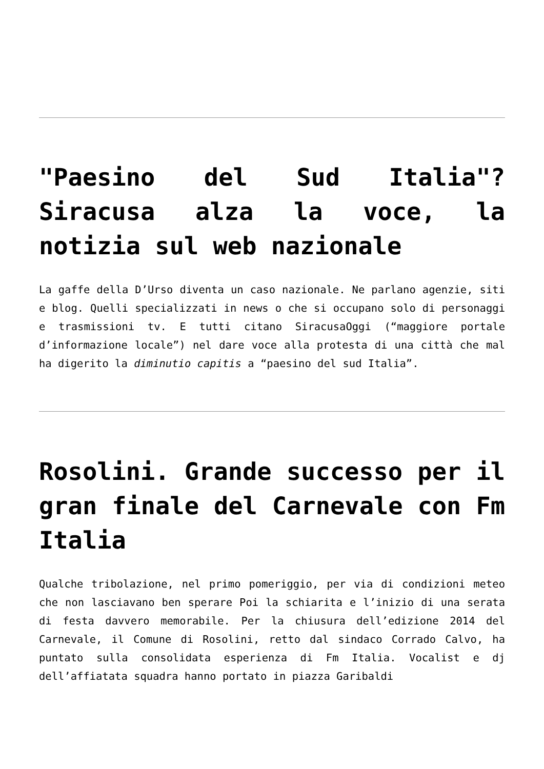"Paesino del Sud Italia"? Siracusa alza la voce, la notizia sul web nazionale
La gaffe della D’Urso diventa un caso nazionale. Ne parlano agenzie, siti e blog. Quelli specializzati in news o che si occupano solo di personaggi e trasmissioni tv. E tutti citano SiracusaOggi (“maggiore portale d’informazione locale”) nel dare voce alla protesta di una città che mal ha digerito la diminutio capitis a “paesino del sud Italia”.
Rosolini. Grande successo per il gran finale del Carnevale con Fm Italia
Qualche tribolazione, nel primo pomeriggio, per via di condizioni meteo che non lasciavano ben sperare Poi la schiarita e l’inizio di una serata di festa davvero memorabile. Per la chiusura dell’edizione 2014 del Carnevale, il Comune di Rosolini, retto dal sindaco Corrado Calvo, ha puntato sulla consolidata esperienza di Fm Italia. Vocalist e dj dell’affiatata squadra hanno portato in piazza Garibaldi